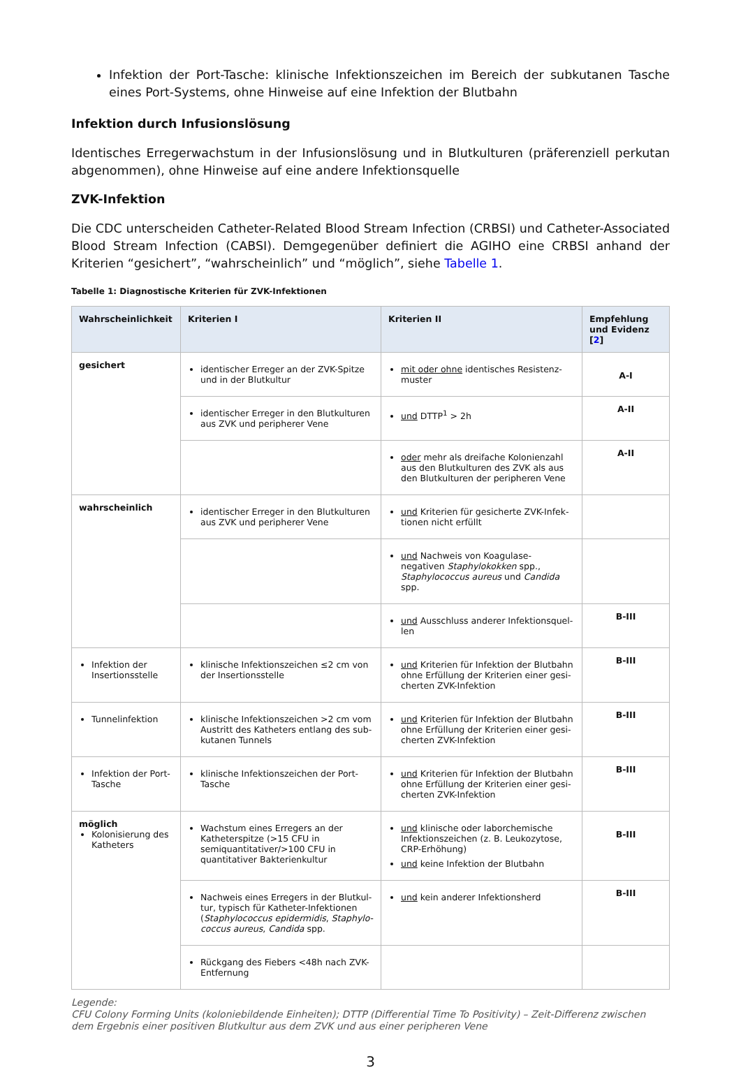Infektion der Port-Tasche: klinische Infektionszeichen im Bereich der subkutanen Tasche eines Port-Systems, ohne Hinweise auf eine Infektion der Blutbahn
Infektion durch Infusionslösung
Identisches Erregerwachstum in der Infusionslösung und in Blutkulturen (präferenziell perkutan abgenommen), ohne Hinweise auf eine andere Infektionsquelle
ZVK-Infektion
Die CDC unterscheiden Catheter-Related Blood Stream Infection (CRBSI) und Catheter-Associa­ted Blood Stream Infection (CABSI). Demgegenüber definiert die AGIHO eine CRBSI anhand der Kriterien “gesichert”, “wahrscheinlich” und “möglich”, siehe Tabelle 1.
Tabelle 1: Diagnostische Kriterien für ZVK-Infektionen
| Wahrscheinlichkeit | Kriterien I | Kriterien II | Empfehlung und Evidenz [ 2 ] |
| --- | --- | --- | --- |
| gesichert | identischer Erreger an der ZVK-Spitze und in der Blutkultur | mit oder ohne identisches Resistenz­muster | A-I |
| | identischer Erreger in den Blutkulturen aus ZVK und peripherer Vene | und DTTP<sup>1</sup> > 2h | A-II |
| | | oder mehr als dreifache Kolonienzahl aus den Blutkulturen des ZVK als aus den Blutkulturen der peripheren Vene | A-II |
| wahrscheinlich | identischer Erreger in den Blutkulturen aus ZVK und peripherer Vene | und Kriterien für gesicherte ZVK-Infek­tionen nicht erfüllt | |
| | | und Nachweis von Koagulase-negativen Staphylokokken spp., Staphylococcus aureus und Candida spp. | |
| | | und Ausschluss anderer Infektionsquel­len | B-III |
| Infektion der Insertionsstelle | klinische Infektionszeichen ≤2 cm von der Insertionsstelle | und Kriterien für Infektion der Blutbahn ohne Erfüllung der Kriterien einer gesi­cherten ZVK-Infektion | B-III |
| Tunnelinfektion | klinische Infektionszeichen >2 cm vom Austritt des Katheters entlang des sub­kutanen Tunnels | und Kriterien für Infektion der Blutbahn ohne Erfüllung der Kriterien einer gesi­cherten ZVK-Infektion | B-III |
| Infektion der Port-Tasche | klinische Infektionszeichen der Port-Tasche | und Kriterien für Infektion der Blutbahn ohne Erfüllung der Kriterien einer gesi­cherten ZVK-Infektion | B-III |
| möglich Kolonisierung des Katheters | Wachstum eines Erregers an der Kathe­terspitze (>15 CFU in semiquantitati­ver/>100 CFU in quantitativer Bakteri­enkultur | und klinische oder laborchemische Infektionszeichen (z. B. Leukozytose, CRP-Erhöhung) und keine Infektion der Blutbahn | B-III |
| | Nachweis eines Erregers in der Blutkul­tur, typisch für Katheter-Infektionen ( Staphylococcus epidermidis , Staphylo­coccus aureus , Candida spp. | und kein anderer Infektionsherd | B-III |
| | Rückgang des Fiebers <48h nach ZVK-Entfernung | | |
Legende:
CFU Colony Forming Units (koloniebildende Einheiten); DTTP (Differential Time To Positivity) – Zeit-Differenz zwischen dem Ergebnis einer positiven Blutkultur aus dem ZVK und aus einer peripheren Vene
3